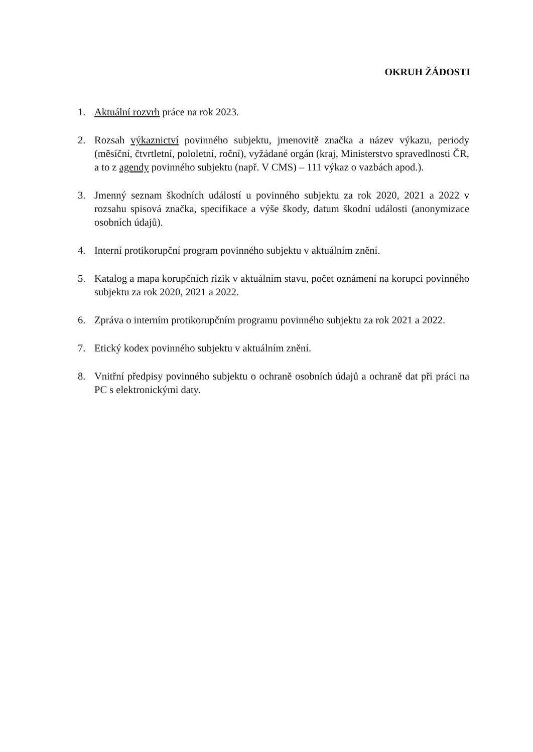OKRUH ŽÁDOSTI
1. Aktuální rozvrh práce na rok 2023.
2. Rozsah výkaznictví povinného subjektu, jmenovitě značka a název výkazu, periody (měsíční, čtvrtletní, pololetní, roční), vyžádané orgán (kraj, Ministerstvo spravedlnosti ČR, a to z agendy povinného subjektu (např. V CMS) – 111 výkaz o vazbách apod.).
3. Jmenný seznam škodních událostí u povinného subjektu za rok 2020, 2021 a 2022 v rozsahu spisová značka, specifikace a výše škody, datum škodní události (anonymizace osobních údajů).
4. Interní protikorupční program povinného subjektu v aktuálním znění.
5. Katalog a mapa korupčních rizik v aktuálním stavu, počet oznámení na korupci povinného subjektu za rok 2020, 2021 a 2022.
6. Zpráva o interním protikorupčním programu povinného subjektu za rok 2021 a 2022.
7. Etický kodex povinného subjektu v aktuálním znění.
8. Vnitřní předpisy povinného subjektu o ochraně osobních údajů a ochraně dat při práci na PC s elektronickými daty.